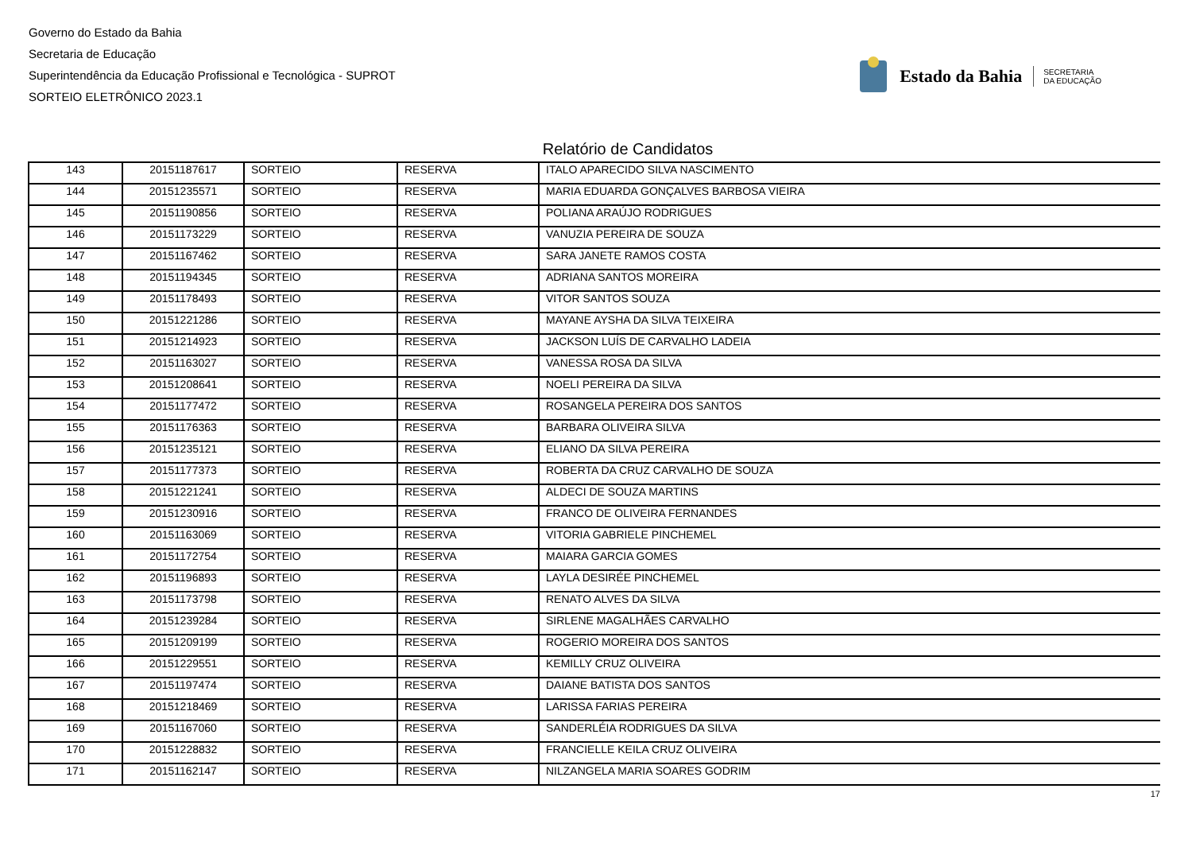Governo do Estado da Bahia
Secretaria de Educação
Superintendência da Educação Profissional e Tecnológica - SUPROT
SORTEIO ELETRÔNICO 2023.1
Estado da Bahia SECRETARIA
DA EDUCAÇÃO
Relatório de Candidatos
| 143 | 20151187617 | SORTEIO | RESERVA | ITALO APARECIDO SILVA NASCIMENTO |
| 144 | 20151235571 | SORTEIO | RESERVA | MARIA EDUARDA GONÇALVES BARBOSA VIEIRA |
| 145 | 20151190856 | SORTEIO | RESERVA | POLIANA ARAÚJO RODRIGUES |
| 146 | 20151173229 | SORTEIO | RESERVA | VANUZIA PEREIRA DE SOUZA |
| 147 | 20151167462 | SORTEIO | RESERVA | SARA JANETE RAMOS COSTA |
| 148 | 20151194345 | SORTEIO | RESERVA | ADRIANA SANTOS MOREIRA |
| 149 | 20151178493 | SORTEIO | RESERVA | VITOR SANTOS SOUZA |
| 150 | 20151221286 | SORTEIO | RESERVA | MAYANE AYSHA DA SILVA TEIXEIRA |
| 151 | 20151214923 | SORTEIO | RESERVA | JACKSON LUÍS DE CARVALHO LADEIA |
| 152 | 20151163027 | SORTEIO | RESERVA | VANESSA ROSA DA SILVA |
| 153 | 20151208641 | SORTEIO | RESERVA | NOELI PEREIRA DA SILVA |
| 154 | 20151177472 | SORTEIO | RESERVA | ROSANGELA PEREIRA DOS SANTOS |
| 155 | 20151176363 | SORTEIO | RESERVA | BARBARA OLIVEIRA SILVA |
| 156 | 20151235121 | SORTEIO | RESERVA | ELIANO DA SILVA PEREIRA |
| 157 | 20151177373 | SORTEIO | RESERVA | ROBERTA DA CRUZ CARVALHO DE SOUZA |
| 158 | 20151221241 | SORTEIO | RESERVA | ALDECI DE SOUZA MARTINS |
| 159 | 20151230916 | SORTEIO | RESERVA | FRANCO DE OLIVEIRA FERNANDES |
| 160 | 20151163069 | SORTEIO | RESERVA | VITORIA GABRIELE PINCHEMEL |
| 161 | 20151172754 | SORTEIO | RESERVA | MAIARA GARCIA GOMES |
| 162 | 20151196893 | SORTEIO | RESERVA | LAYLA DESIRÉE PINCHEMEL |
| 163 | 20151173798 | SORTEIO | RESERVA | RENATO ALVES DA SILVA |
| 164 | 20151239284 | SORTEIO | RESERVA | SIRLENE MAGALHÃES CARVALHO |
| 165 | 20151209199 | SORTEIO | RESERVA | ROGERIO MOREIRA DOS SANTOS |
| 166 | 20151229551 | SORTEIO | RESERVA | KEMILLY CRUZ OLIVEIRA |
| 167 | 20151197474 | SORTEIO | RESERVA | DAIANE BATISTA DOS SANTOS |
| 168 | 20151218469 | SORTEIO | RESERVA | LARISSA FARIAS PEREIRA |
| 169 | 20151167060 | SORTEIO | RESERVA | SANDERLÉIA RODRIGUES DA SILVA |
| 170 | 20151228832 | SORTEIO | RESERVA | FRANCIELLE KEILA CRUZ OLIVEIRA |
| 171 | 20151162147 | SORTEIO | RESERVA | NILZANGELA MARIA SOARES GODRIM |
17